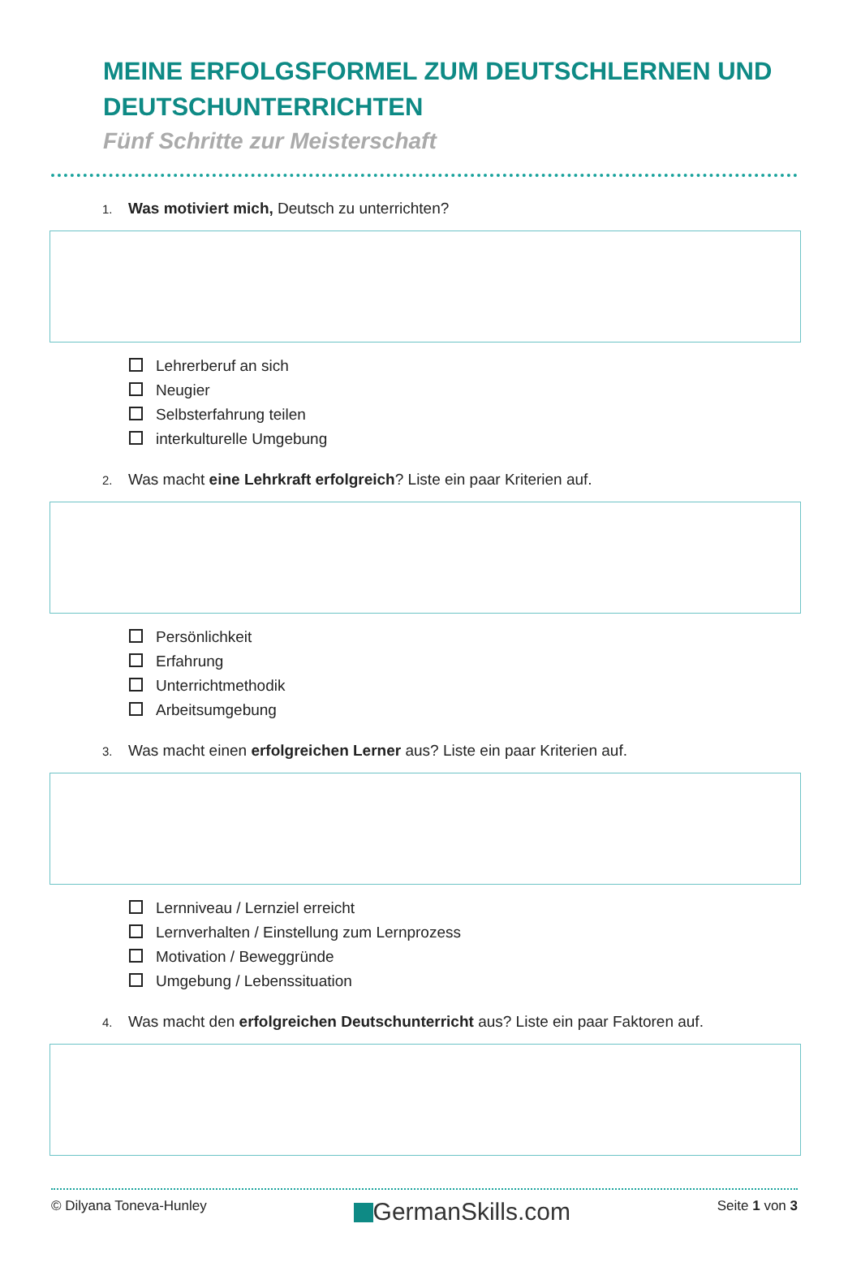MEINE ERFOLGSFORMEL ZUM DEUTSCHLERNEN UND DEUTSCHUNTERRICHTEN
Fünf Schritte zur Meisterschaft
1. Was motiviert mich, Deutsch zu unterrichten?
Lehrerberuf an sich
Neugier
Selbsterfahrung teilen
interkulturelle Umgebung
2. Was macht eine Lehrkraft erfolgreich? Liste ein paar Kriterien auf.
Persönlichkeit
Erfahrung
Unterrichtmethodik
Arbeitsumgebung
3. Was macht einen erfolgreichen Lerner aus? Liste ein paar Kriterien auf.
Lernniveau / Lernziel erreicht
Lernverhalten / Einstellung zum Lernprozess
Motivation / Beweggründe
Umgebung / Lebenssituation
4. Was macht den erfolgreichen Deutschunterricht aus? Liste ein paar Faktoren auf.
© Dilyana Toneva-Hunley
GermanSkills.com
Seite 1 von 3